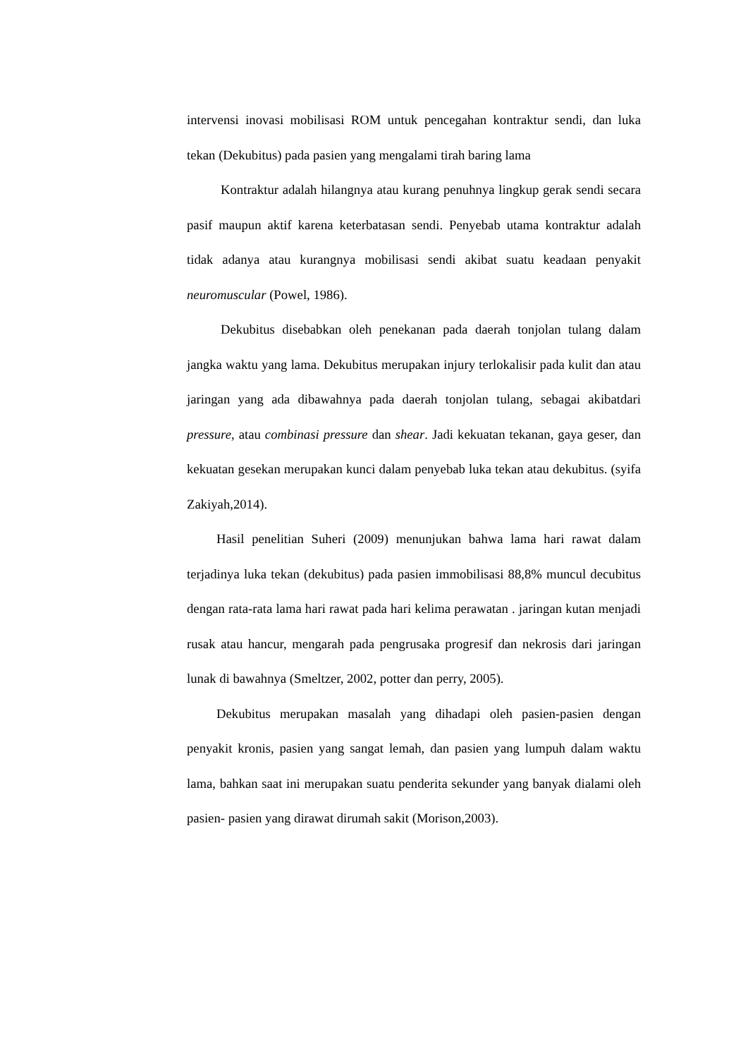intervensi inovasi mobilisasi ROM untuk pencegahan kontraktur sendi, dan luka tekan (Dekubitus) pada pasien yang mengalami tirah baring lama
Kontraktur adalah hilangnya atau kurang penuhnya lingkup gerak sendi secara pasif maupun aktif karena keterbatasan sendi. Penyebab utama kontraktur adalah tidak adanya atau kurangnya mobilisasi sendi akibat suatu keadaan penyakit neuromuscular (Powel, 1986).
Dekubitus disebabkan oleh penekanan pada daerah tonjolan tulang dalam jangka waktu yang lama. Dekubitus merupakan injury terlokalisir pada kulit dan atau jaringan yang ada dibawahnya pada daerah tonjolan tulang, sebagai akibatdari pressure, atau combinasi pressure dan shear. Jadi kekuatan tekanan, gaya geser, dan kekuatan gesekan merupakan kunci dalam penyebab luka tekan atau dekubitus. (syifa Zakiyah,2014).
Hasil penelitian Suheri (2009) menunjukan bahwa lama hari rawat dalam terjadinya luka tekan (dekubitus) pada pasien immobilisasi 88,8% muncul decubitus dengan rata-rata lama hari rawat pada hari kelima perawatan . jaringan kutan menjadi rusak atau hancur, mengarah pada pengrusaka progresif dan nekrosis dari jaringan lunak di bawahnya (Smeltzer, 2002, potter dan perry, 2005).
Dekubitus merupakan masalah yang dihadapi oleh pasien-pasien dengan penyakit kronis, pasien yang sangat lemah, dan pasien yang lumpuh dalam waktu lama, bahkan saat ini merupakan suatu penderita sekunder yang banyak dialami oleh pasien- pasien yang dirawat dirumah sakit (Morison,2003).